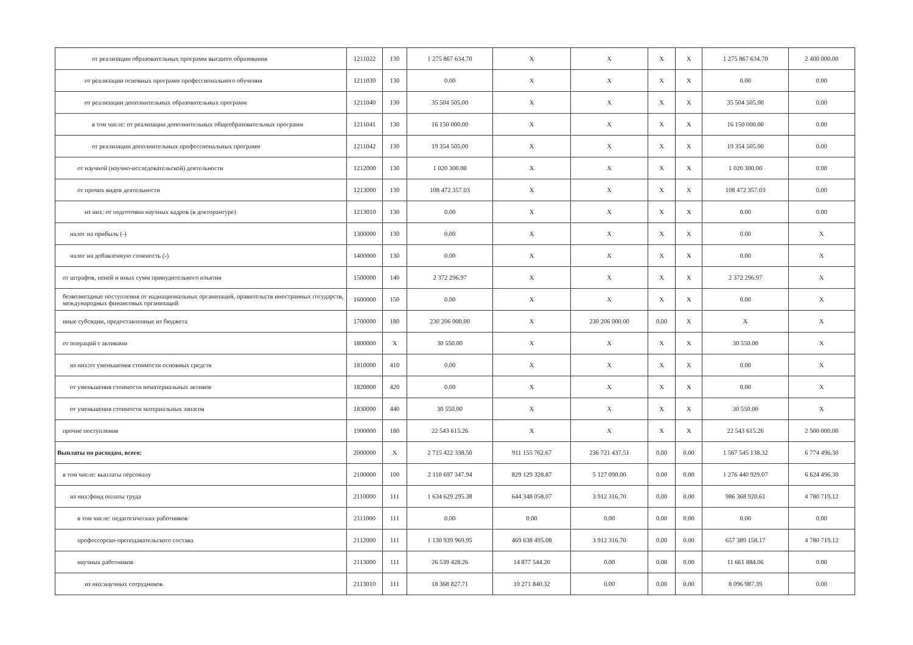| от реализации образовательных программ высшего образования | 1211022 | 130 | 1 275 867 634.70 | X | X | X | X | 1 275 867 634.70 | 2 400 000.00 |
| от реализации основных программ профессионального обучения | 1211030 | 130 | 0.00 | X | X | X | X | 0.00 | 0.00 |
| от реализации дополнительных образовательных программ | 1211040 | 130 | 35 504 505.00 | X | X | X | X | 35 504 505.00 | 0.00 |
| в том числе: от реализации дополнительных общеобразовательных программ | 1211041 | 130 | 16 150 000.00 | X | X | X | X | 16 150 000.00 | 0.00 |
| от реализации дополнительных профессиональных программ | 1211042 | 130 | 19 354 505.00 | X | X | X | X | 19 354 505.00 | 0.00 |
| от научной (научно-исследовательской) деятельности | 1212000 | 130 | 1 020 300.00 | X | X | X | X | 1 020 300.00 | 0.00 |
| от прочих видов деятельности | 1213000 | 130 | 108 472 357.03 | X | X | X | X | 108 472 357.03 | 0.00 |
| из них: от подготовки научных кадров (в докторантуре) | 1213010 | 130 | 0.00 | X | X | X | X | 0.00 | 0.00 |
| налог на прибыль (-) | 1300000 | 130 | 0.00 | X | X | X | X | 0.00 | X |
| налог на добавленную стоимость (-) | 1400000 | 130 | 0.00 | X | X | X | X | 0.00 | X |
| от штрафов, пеней и иных сумм принудительного изъятия | 1500000 | 140 | 2 372 296.97 | X | X | X | X | 2 372 296.97 | X |
| безвозмездные поступления от наднациональных организаций, правительств иностранных государств, международных финансовых организаций | 1600000 | 150 | 0.00 | X | X | X | X | 0.00 | X |
| иные субсидии, предоставленные из бюджета | 1700000 | 180 | 230 206 000.00 | X | 230 206 000.00 | 0.00 | X | X | X |
| от операций с активами | 1800000 | X | 30 550.00 | X | X | X | X | 30 550.00 | X |
| из них:от уменьшения стоимости основных средств | 1810000 | 410 | 0.00 | X | X | X | X | 0.00 | X |
| от уменьшения стоимости нематериальных активов | 1820000 | 420 | 0.00 | X | X | X | X | 0.00 | X |
| от уменьшения стоимости материальных запасов | 1830000 | 440 | 30 550.00 | X | X | X | X | 30 550.00 | X |
| прочие поступления | 1900000 | 180 | 22 543 615.26 | X | X | X | X | 22 543 615.26 | 2 500 000.00 |
| Выплаты по расходам, всего: | 2000000 | X | 2 715 422 338.50 | 911 155 762.67 | 236 721 437.51 | 0.00 | 0.00 | 1 567 545 138.32 | 6 774 496.30 |
| в том числе: выплаты персоналу | 2100000 | 100 | 2 110 697 347.94 | 829 129 328.87 | 5 127 090.00 | 0.00 | 0.00 | 1 276 440 929.07 | 6 624 496.30 |
| из них:фонд оплаты труда | 2110000 | 111 | 1 634 629 295.38 | 644 348 058.07 | 3 912 316.70 | 0.00 | 0.00 | 986 368 920.61 | 4 780 719.12 |
| в том числе: педагогических работников | 2111000 | 111 | 0.00 | 0.00 | 0.00 | 0.00 | 0.00 | 0.00 | 0.00 |
| профессорско-преподавательского состава | 2112000 | 111 | 1 130 939 969.95 | 469 638 495.08 | 3 912 316.70 | 0.00 | 0.00 | 657 389 158.17 | 4 780 719.12 |
| научных работников | 2113000 | 111 | 26 539 428.26 | 14 877 544.20 | 0.00 | 0.00 | 0.00 | 11 661 884.06 | 0.00 |
| из них:научных сотрудников | 2113010 | 111 | 18 368 827.71 | 10 271 840.32 | 0.00 | 0.00 | 0.00 | 8 096 987.39 | 0.00 |